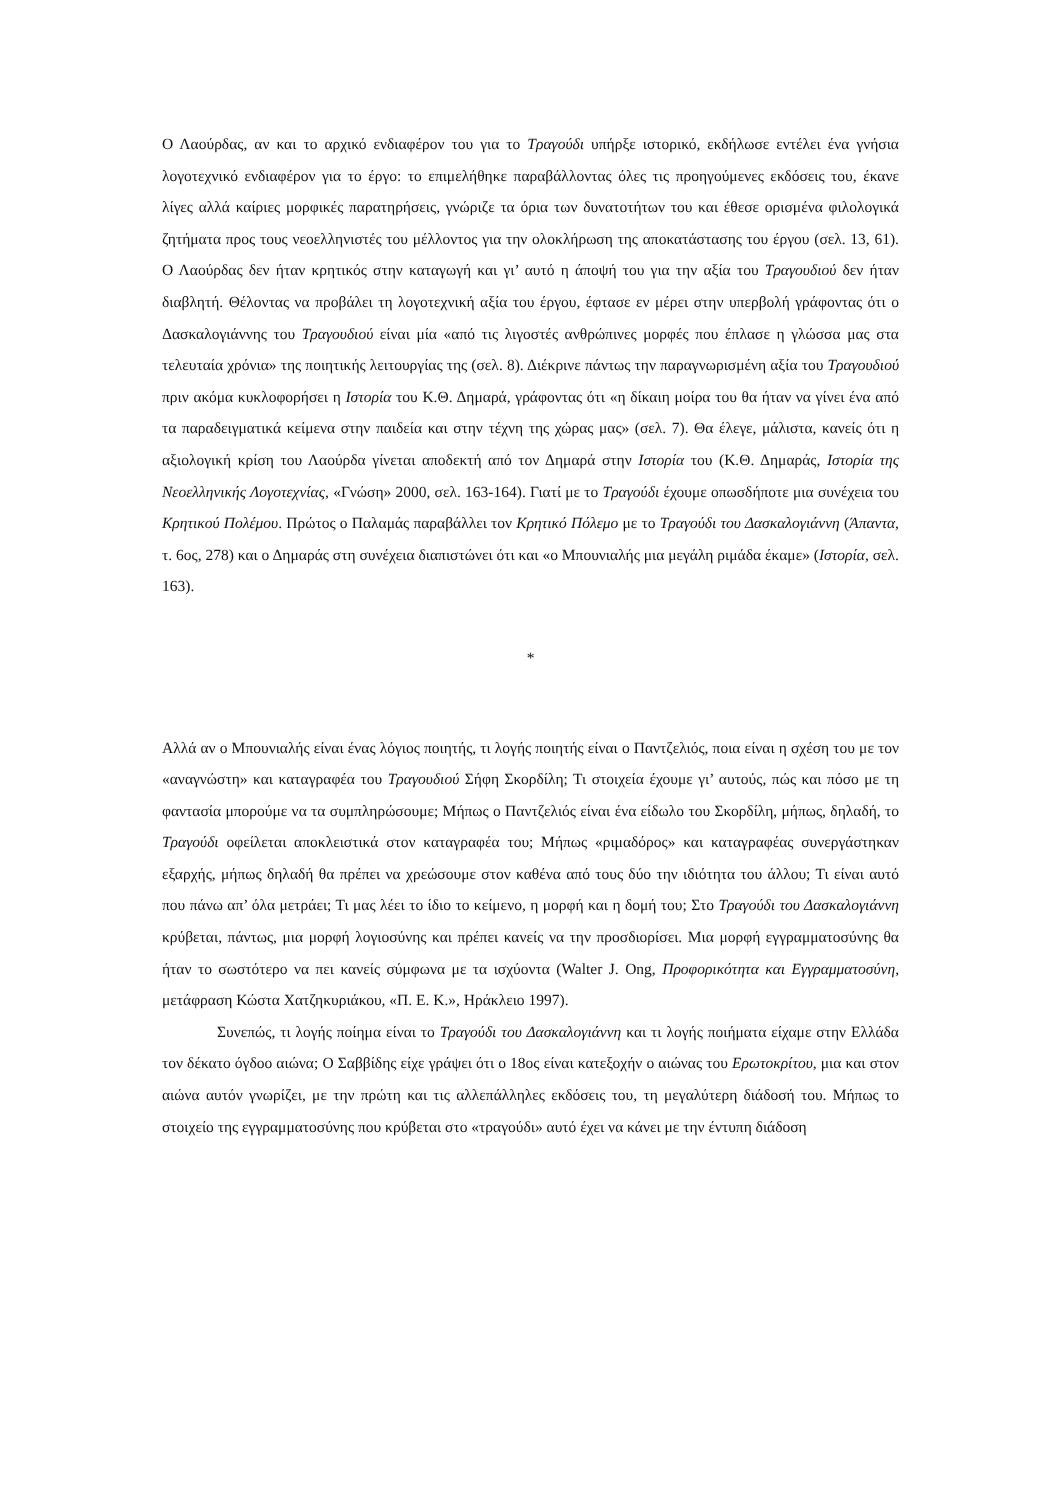Ο Λαούρδας, αν και το αρχικό ενδιαφέρον του για το Τραγούδι υπήρξε ιστορικό, εκδήλωσε εντέλει ένα γνήσια λογοτεχνικό ενδιαφέρον για το έργο: το επιμελήθηκε παραβάλλοντας όλες τις προηγούμενες εκδόσεις του, έκανε λίγες αλλά καίριες μορφικές παρατηρήσεις, γνώριζε τα όρια των δυνατοτήτων του και έθεσε ορισμένα φιλολογικά ζητήματα προς τους νεοελληνιστές του μέλλοντος για την ολοκλήρωση της αποκατάστασης του έργου (σελ. 13, 61). Ο Λαούρδας δεν ήταν κρητικός στην καταγωγή και γι’ αυτό η άποψή του για την αξία του Τραγουδιού δεν ήταν διαβλητή. Θέλοντας να προβάλει τη λογοτεχνική αξία του έργου, έφτασε εν μέρει στην υπερβολή γράφοντας ότι ο Δασκαλογιάννης του Τραγουδιού είναι μία «από τις λιγοστές ανθρώπινες μορφές που έπλασε η γλώσσα μας στα τελευταία χρόνια» της ποιητικής λειτουργίας της (σελ. 8). Διέκρινε πάντως την παραγνωρισμένη αξία του Τραγουδιού πριν ακόμα κυκλοφορήσει η Ιστορία του Κ.Θ. Δημαρά, γράφοντας ότι «η δίκαιη μοίρα του θα ήταν να γίνει ένα από τα παραδειγματικά κείμενα στην παιδεία και στην τέχνη της χώρας μας» (σελ. 7). Θα έλεγε, μάλιστα, κανείς ότι η αξιολογική κρίση του Λαούρδα γίνεται αποδεκτή από τον Δημαρά στην Ιστορία του (Κ.Θ. Δημαράς, Ιστορία της Νεοελληνικής Λογοτεχνίας, «Γνώση» 2000, σελ. 163-164). Γιατί με το Τραγούδι έχουμε οπωσδήποτε μια συνέχεια του Κρητικού Πολέμου. Πρώτος ο Παλαμάς παραβάλλει τον Κρητικό Πόλεμο με το Τραγούδι του Δασκαλογιάννη (Άπαντα, τ. 6ος, 278) και ο Δημαράς στη συνέχεια διαπιστώνει ότι και «ο Μπουνιαλής μια μεγάλη ριμάδα έκαμε» (Ιστορία, σελ. 163).
*
Αλλά αν ο Μπουνιαλής είναι ένας λόγιος ποιητής, τι λογής ποιητής είναι ο Παντζελιός, ποια είναι η σχέση του με τον «αναγνώστη» και καταγραφέα του Τραγουδιού Σήφη Σκορδίλη; Τι στοιχεία έχουμε γι’ αυτούς, πώς και πόσο με τη φαντασία μπορούμε να τα συμπληρώσουμε; Μήπως ο Παντζελιός είναι ένα είδωλο του Σκορδίλη, μήπως, δηλαδή, το Τραγούδι οφείλεται αποκλειστικά στον καταγραφέα του; Μήπως «ριμαδόρος» και καταγραφέας συνεργάστηκαν εξαρχής, μήπως δηλαδή θα πρέπει να χρεώσουμε στον καθένα από τους δύο την ιδιότητα του άλλου; Τι είναι αυτό που πάνω απ’ όλα μετράει; Τι μας λέει το ίδιο το κείμενο, η μορφή και η δομή του; Στο Τραγούδι του Δασκαλογιάννη κρύβεται, πάντως, μια μορφή λογιοσύνης και πρέπει κανείς να την προσδιορίσει. Μια μορφή εγγραμματοσύνης θα ήταν το σωστότερο να πει κανείς σύμφωνα με τα ισχύοντα (Walter J. Ong, Προφορικότητα και Εγγραμματοσύνη, μετάφραση Κώστα Χατζηκυριάκου, «Π. Ε. Κ.», Ηράκλειο 1997).
Συνεπώς, τι λογής ποίημα είναι το Τραγούδι του Δασκαλογιάννη και τι λογής ποιήματα είχαμε στην Ελλάδα τον δέκατο όγδοο αιώνα; Ο Σαββίδης είχε γράψει ότι ο 18ος είναι κατεξοχήν ο αιώνας του Ερωτοκρίτου, μια και στον αιώνα αυτόν γνωρίζει, με την πρώτη και τις αλλεπάλληλες εκδόσεις του, τη μεγαλύτερη διάδοσή του. Μήπως το στοιχείο της εγγραμματοσύνης που κρύβεται στο «τραγούδι» αυτό έχει να κάνει με την έντυπη διάδοση